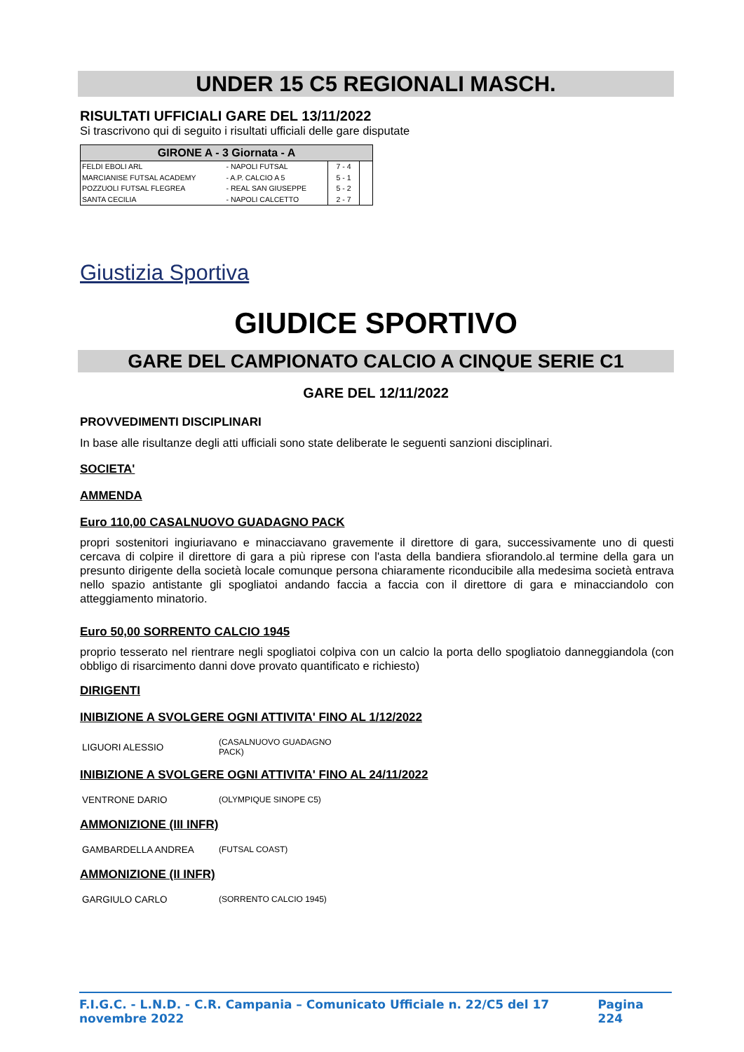UNDER 15 C5 REGIONALI MASCH.
RISULTATI UFFICIALI GARE DEL 13/11/2022
Si trascrivono qui di seguito i risultati ufficiali delle gare disputate
| GIRONE A - 3 Giornata - A | | | |
| --- | --- | --- | --- |
| FELDI EBOLI ARL | - NAPOLI FUTSAL | 7 - 4 | |
| MARCIANISE FUTSAL ACADEMY | - A.P. CALCIO A 5 | 5 - 1 | |
| POZZUOLI FUTSAL FLEGREA | - REAL SAN GIUSEPPE | 5 - 2 | |
| SANTA CECILIA | - NAPOLI CALCETTO | 2 - 7 | |
Giustizia Sportiva
GIUDICE SPORTIVO
GARE DEL CAMPIONATO CALCIO A CINQUE SERIE C1
GARE DEL 12/11/2022
PROVVEDIMENTI DISCIPLINARI
In base alle risultanze degli atti ufficiali sono state deliberate le seguenti sanzioni disciplinari.
SOCIETA'
AMMENDA
Euro 110,00 CASALNUOVO GUADAGNO PACK
propri sostenitori ingiuriavano e minacciavano gravemente il direttore di gara, successivamente uno di questi cercava di colpire il direttore di gara a più riprese con l'asta della bandiera sfiorandolo.al termine della gara un presunto dirigente della società locale comunque persona chiaramente riconducibile alla medesima società entrava nello spazio antistante gli spogliatoi andando faccia a faccia con il direttore di gara e minacciandolo con atteggiamento minatorio.
Euro 50,00 SORRENTO CALCIO 1945
proprio tesserato nel rientrare negli spogliatoi colpiva con un calcio la porta dello spogliatoio danneggiandola (con obbligo di risarcimento danni dove provato quantificato e richiesto)
DIRIGENTI
INIBIZIONE A SVOLGERE OGNI ATTIVITA' FINO AL 1/12/2022
LIGUORI ALESSIO (CASALNUOVO GUADAGNO
PACK)
INIBIZIONE A SVOLGERE OGNI ATTIVITA' FINO AL 24/11/2022
VENTRONE DARIO (OLYMPIQUE SINOPE C5)
AMMONIZIONE (III INFR)
GAMBARDELLA ANDREA (FUTSAL COAST)
AMMONIZIONE (II INFR)
GARGIULO CARLO (SORRENTO CALCIO 1945)
F.I.G.C. - L.N.D. - C.R. Campania – Comunicato Ufficiale n. 22/C5 del 17 novembre 2022 Pagina 224